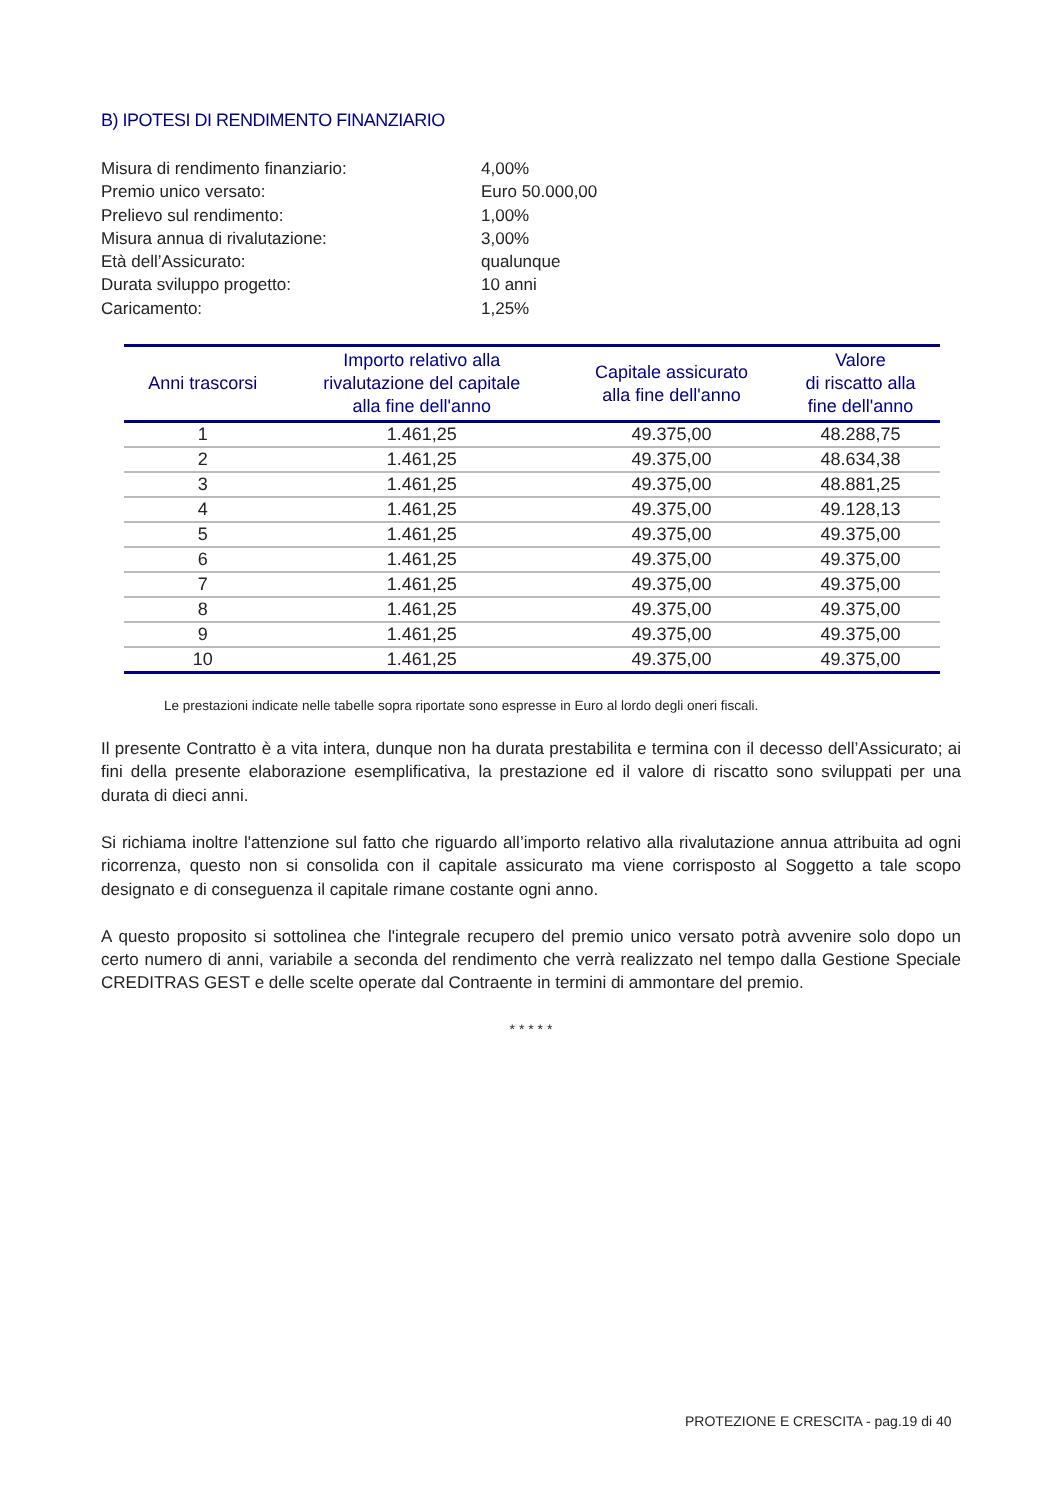B) IPOTESI DI RENDIMENTO FINANZIARIO
Misura di rendimento finanziario: 4,00%
Premio unico versato: Euro 50.000,00
Prelievo sul rendimento: 1,00%
Misura annua di rivalutazione: 3,00%
Età dell’Assicurato: qualunque
Durata sviluppo progetto: 10 anni
Caricamento: 1,25%
| Anni trascorsi | Importo relativo alla rivalutazione del capitale alla fine dell'anno | Capitale assicurato alla fine dell'anno | Valore di riscatto alla fine dell'anno |
| --- | --- | --- | --- |
| 1 | 1.461,25 | 49.375,00 | 48.288,75 |
| 2 | 1.461,25 | 49.375,00 | 48.634,38 |
| 3 | 1.461,25 | 49.375,00 | 48.881,25 |
| 4 | 1.461,25 | 49.375,00 | 49.128,13 |
| 5 | 1.461,25 | 49.375,00 | 49.375,00 |
| 6 | 1.461,25 | 49.375,00 | 49.375,00 |
| 7 | 1.461,25 | 49.375,00 | 49.375,00 |
| 8 | 1.461,25 | 49.375,00 | 49.375,00 |
| 9 | 1.461,25 | 49.375,00 | 49.375,00 |
| 10 | 1.461,25 | 49.375,00 | 49.375,00 |
Le prestazioni indicate nelle tabelle sopra riportate sono espresse in Euro al lordo degli oneri fiscali.
Il presente Contratto è a vita intera, dunque non ha durata prestabilita e termina con il decesso dell’Assicurato; ai fini della presente elaborazione esemplificativa, la prestazione ed il valore di riscatto sono sviluppati per una durata di dieci anni.
Si richiama inoltre l'attenzione sul fatto che riguardo all’importo relativo alla rivalutazione annua attribuita ad ogni ricorrenza, questo non si consolida con il capitale assicurato ma viene corrisposto al Soggetto a tale scopo designato e di conseguenza il capitale rimane costante ogni anno.
A questo proposito si sottolinea che l'integrale recupero del premio unico versato potrà avvenire solo dopo un certo numero di anni, variabile a seconda del rendimento che verrà realizzato nel tempo dalla Gestione Speciale CREDITRAS GEST e delle scelte operate dal Contraente in termini di ammontare del premio.
* * * * *
PROTEZIONE E CRESCITA - pag.19 di 40